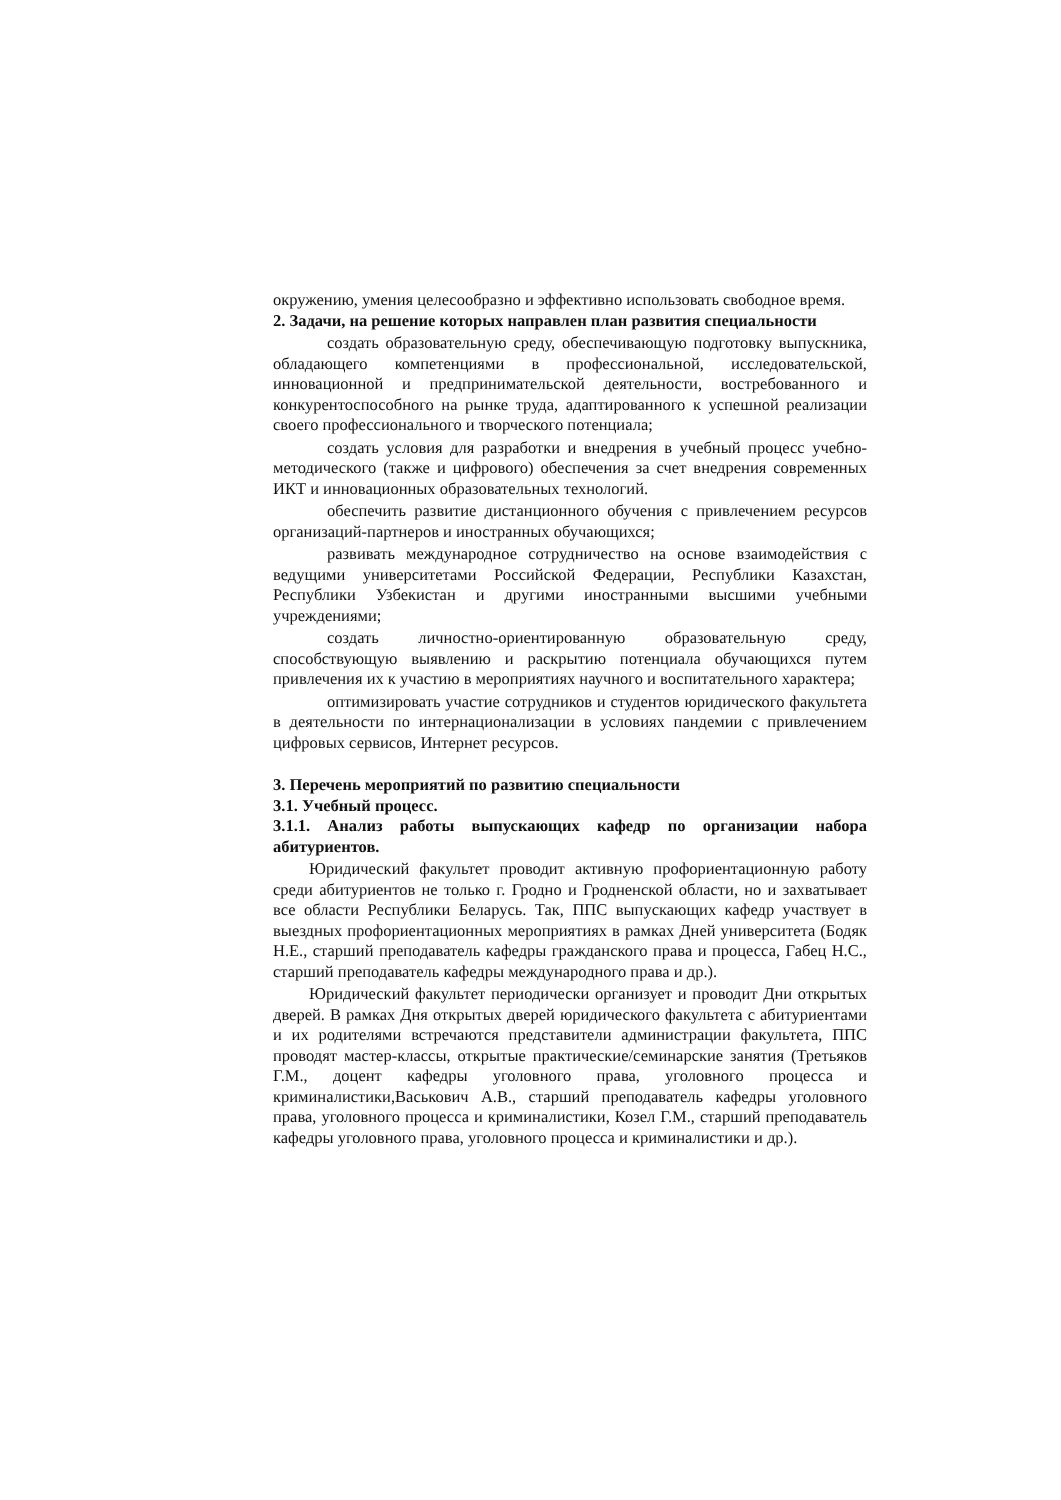окружению, умения целесообразно и эффективно использовать свободное время.
2. Задачи, на решение которых направлен план развития специальности
создать образовательную среду, обеспечивающую подготовку выпускника, обладающего компетенциями в профессиональной, исследовательской, инновационной и предпринимательской деятельности, востребованного и конкурентоспособного на рынке труда, адаптированного к успешной реализации своего профессионального и творческого потенциала;
создать условия для разработки и внедрения в учебный процесс учебно-методического (также и цифрового) обеспечения за счет внедрения современных ИКТ и инновационных образовательных технологий.
обеспечить развитие дистанционного обучения с привлечением ресурсов организаций-партнеров и иностранных обучающихся;
развивать международное сотрудничество на основе взаимодействия с ведущими университетами Российской Федерации, Республики Казахстан, Республики Узбекистан и другими иностранными высшими учебными учреждениями;
создать личностно-ориентированную образовательную среду, способствующую выявлению и раскрытию потенциала обучающихся путем привлечения их к участию в мероприятиях научного и воспитательного характера;
оптимизировать участие сотрудников и студентов юридического факультета в деятельности по интернационализации в условиях пандемии с привлечением цифровых сервисов, Интернет ресурсов.
3. Перечень мероприятий по развитию специальности
3.1. Учебный процесс.
3.1.1. Анализ работы выпускающих кафедр по организации набора абитуриентов.
Юридический факультет проводит активную профориентационную работу среди абитуриентов не только г. Гродно и Гродненской области, но и захватывает все области Республики Беларусь. Так, ППС выпускающих кафедр участвует в выездных профориентационных мероприятиях в рамках Дней университета (Бодяк Н.Е., старший преподаватель кафедры гражданского права и процесса, Габец Н.С., старший преподаватель кафедры международного права и др.).
Юридический факультет периодически организует и проводит Дни открытых дверей. В рамках Дня открытых дверей юридического факультета с абитуриентами и их родителями встречаются представители администрации факультета, ППС проводят мастер-классы, открытые практические/семинарские занятия (Третьяков Г.М., доцент кафедры уголовного права, уголовного процесса и криминалистики,Васькович А.В., старший преподаватель кафедры уголовного права, уголовного процесса и криминалистики, Козел Г.М., старший преподаватель кафедры уголовного права, уголовного процесса и криминалистики и др.).